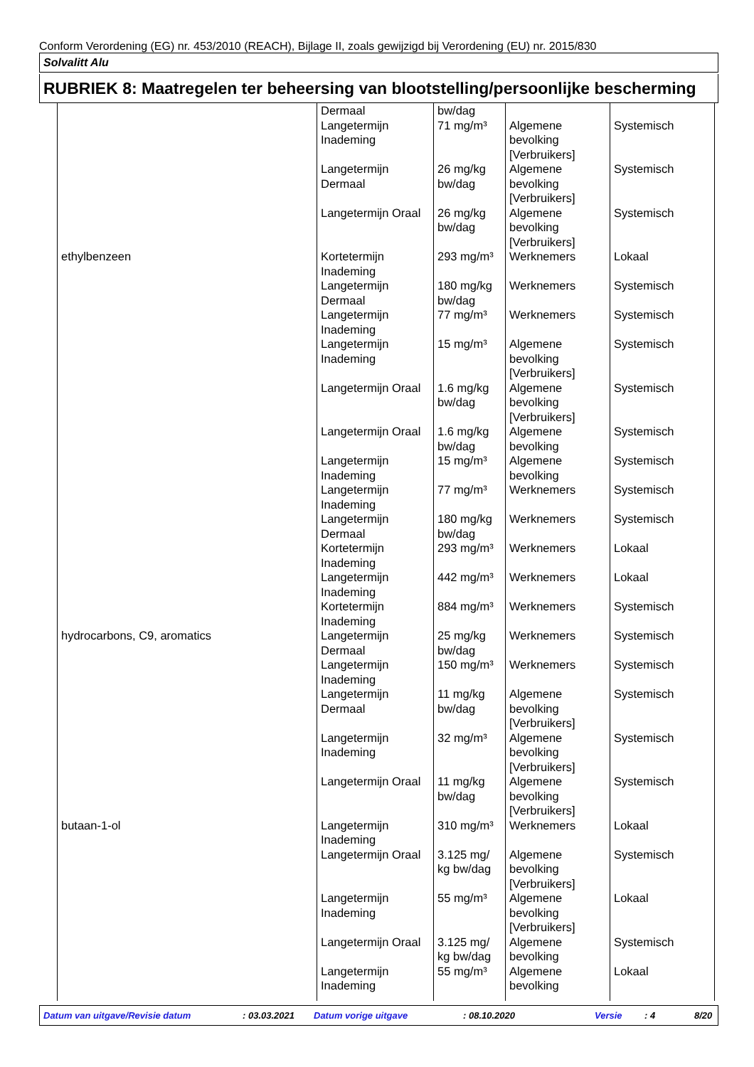Conform Verordening (EG) nr. 453/2010 (REACH), Bijlage II, zoals gewijzigd bij Verordening (EU) nr. 2015/830
Solvalitt Alu
RUBRIEK 8: Maatregelen ter beheersing van blootstelling/persoonlijke bescherming
| | Dermaal | bw/dag | | |
| | Langetermijn Inademing | 71 mg/m³ | Algemene bevolking [Verbruikers] | Systemisch |
| | Langetermijn Dermaal | 26 mg/kg bw/dag | Algemene bevolking [Verbruikers] | Systemisch |
| | Langetermijn Oraal | 26 mg/kg bw/dag | Algemene bevolking [Verbruikers] | Systemisch |
| ethylbenzeen | Kortetermijn Inademing | 293 mg/m³ | Werknemers | Lokaal |
| | Langetermijn Dermaal | 180 mg/kg bw/dag | Werknemers | Systemisch |
| | Langetermijn Inademing | 77 mg/m³ | Werknemers | Systemisch |
| | Langetermijn Inademing | 15 mg/m³ | Algemene bevolking [Verbruikers] | Systemisch |
| | Langetermijn Oraal | 1.6 mg/kg bw/dag | Algemene bevolking [Verbruikers] | Systemisch |
| | Langetermijn Oraal | 1.6 mg/kg bw/dag | Algemene bevolking | Systemisch |
| | Langetermijn Inademing | 15 mg/m³ | Algemene bevolking | Systemisch |
| | Langetermijn Inademing | 77 mg/m³ | Werknemers | Systemisch |
| | Langetermijn Dermaal | 180 mg/kg bw/dag | Werknemers | Systemisch |
| | Kortetermijn Inademing | 293 mg/m³ | Werknemers | Lokaal |
| | Langetermijn Inademing | 442 mg/m³ | Werknemers | Lokaal |
| | Kortetermijn Inademing | 884 mg/m³ | Werknemers | Systemisch |
| hydrocarbons, C9, aromatics | Langetermijn Dermaal | 25 mg/kg bw/dag | Werknemers | Systemisch |
| | Langetermijn Inademing | 150 mg/m³ | Werknemers | Systemisch |
| | Langetermijn Dermaal | 11 mg/kg bw/dag | Algemene bevolking [Verbruikers] | Systemisch |
| | Langetermijn Inademing | 32 mg/m³ | Algemene bevolking [Verbruikers] | Systemisch |
| | Langetermijn Oraal | 11 mg/kg bw/dag | Algemene bevolking [Verbruikers] | Systemisch |
| butaan-1-ol | Langetermijn Inademing | 310 mg/m³ | Werknemers | Lokaal |
| | Langetermijn Oraal | 3.125 mg/ kg bw/dag | Algemene bevolking [Verbruikers] | Systemisch |
| | Langetermijn Inademing | 55 mg/m³ | Algemene bevolking [Verbruikers] | Lokaal |
| | Langetermijn Oraal | 3.125 mg/ kg bw/dag | Algemene bevolking | Systemisch |
| | Langetermijn Inademing | 55 mg/m³ | Algemene bevolking | Lokaal |
Datum van uitgave/Revisie datum : 03.03.2021 Datum vorige uitgave : 08.10.2020 Versie : 4 8/20